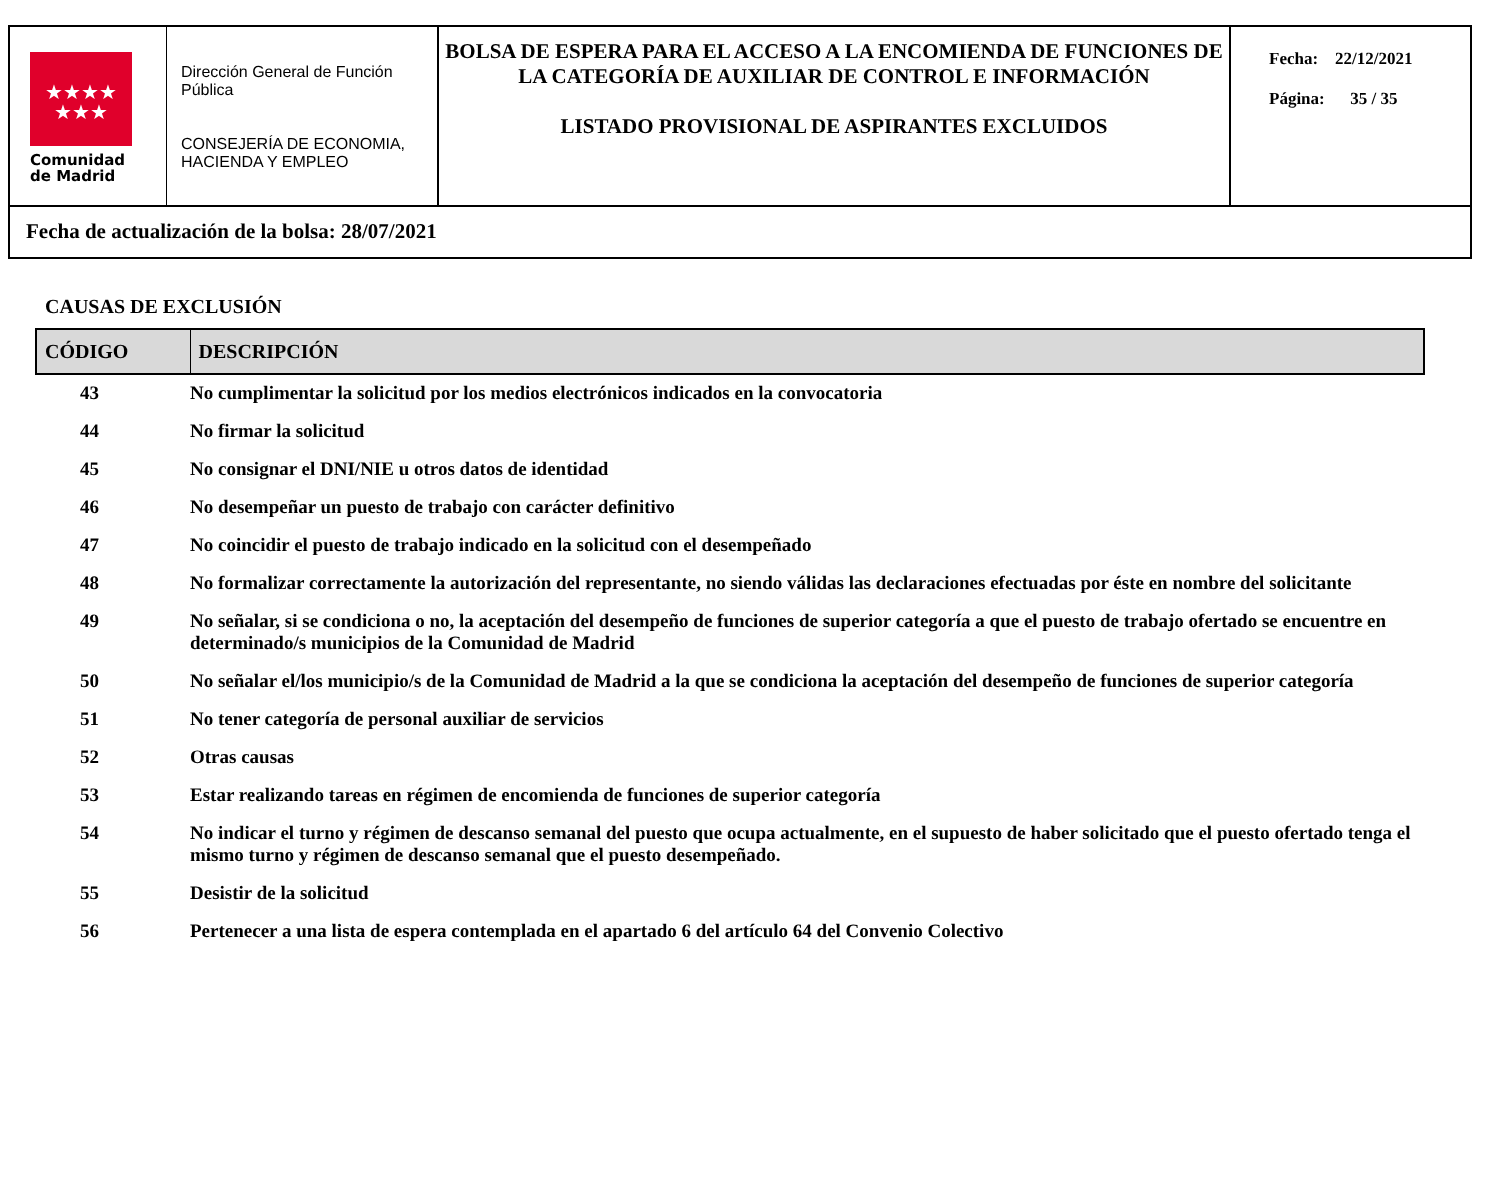★★★★
★★★
Comunidad
de Madrid
Dirección General de Función Pública
CONSEJERÍA DE ECONOMIA, HACIENDA Y EMPLEO
BOLSA DE ESPERA PARA EL ACCESO A LA ENCOMIENDA DE FUNCIONES DE LA CATEGORÍA DE AUXILIAR DE CONTROL E INFORMACIÓN
LISTADO PROVISIONAL DE ASPIRANTES EXCLUIDOS
Fecha: 22/12/2021
Página: 35 / 35
Fecha de actualización de la bolsa: 28/07/2021
CAUSAS DE EXCLUSIÓN
| CÓDIGO | DESCRIPCIÓN |
| --- | --- |
| 43 | No cumplimentar la solicitud por los medios electrónicos indicados en la convocatoria |
| 44 | No firmar la solicitud |
| 45 | No consignar el DNI/NIE u otros datos de identidad |
| 46 | No desempeñar un puesto de trabajo con carácter definitivo |
| 47 | No coincidir el puesto de trabajo indicado en la solicitud con el desempeñado |
| 48 | No formalizar correctamente la autorización del representante, no siendo válidas las declaraciones efectuadas por éste en nombre del solicitante |
| 49 | No señalar, si se condiciona o no, la aceptación del desempeño de funciones de superior categoría a que el puesto de trabajo ofertado se encuentre en determinado/s municipios de la Comunidad de Madrid |
| 50 | No señalar el/los municipio/s de la Comunidad de Madrid a la que se condiciona la aceptación del desempeño de funciones de superior categoría |
| 51 | No tener categoría de personal auxiliar de servicios |
| 52 | Otras causas |
| 53 | Estar realizando tareas en régimen de encomienda de funciones de superior categoría |
| 54 | No indicar el turno y régimen de descanso semanal del puesto que ocupa actualmente, en el supuesto de haber solicitado que el puesto ofertado tenga el mismo turno y régimen de descanso semanal que el puesto desempeñado. |
| 55 | Desistir de la solicitud |
| 56 | Pertenecer a una lista de espera contemplada en el apartado 6 del artículo 64 del Convenio Colectivo |